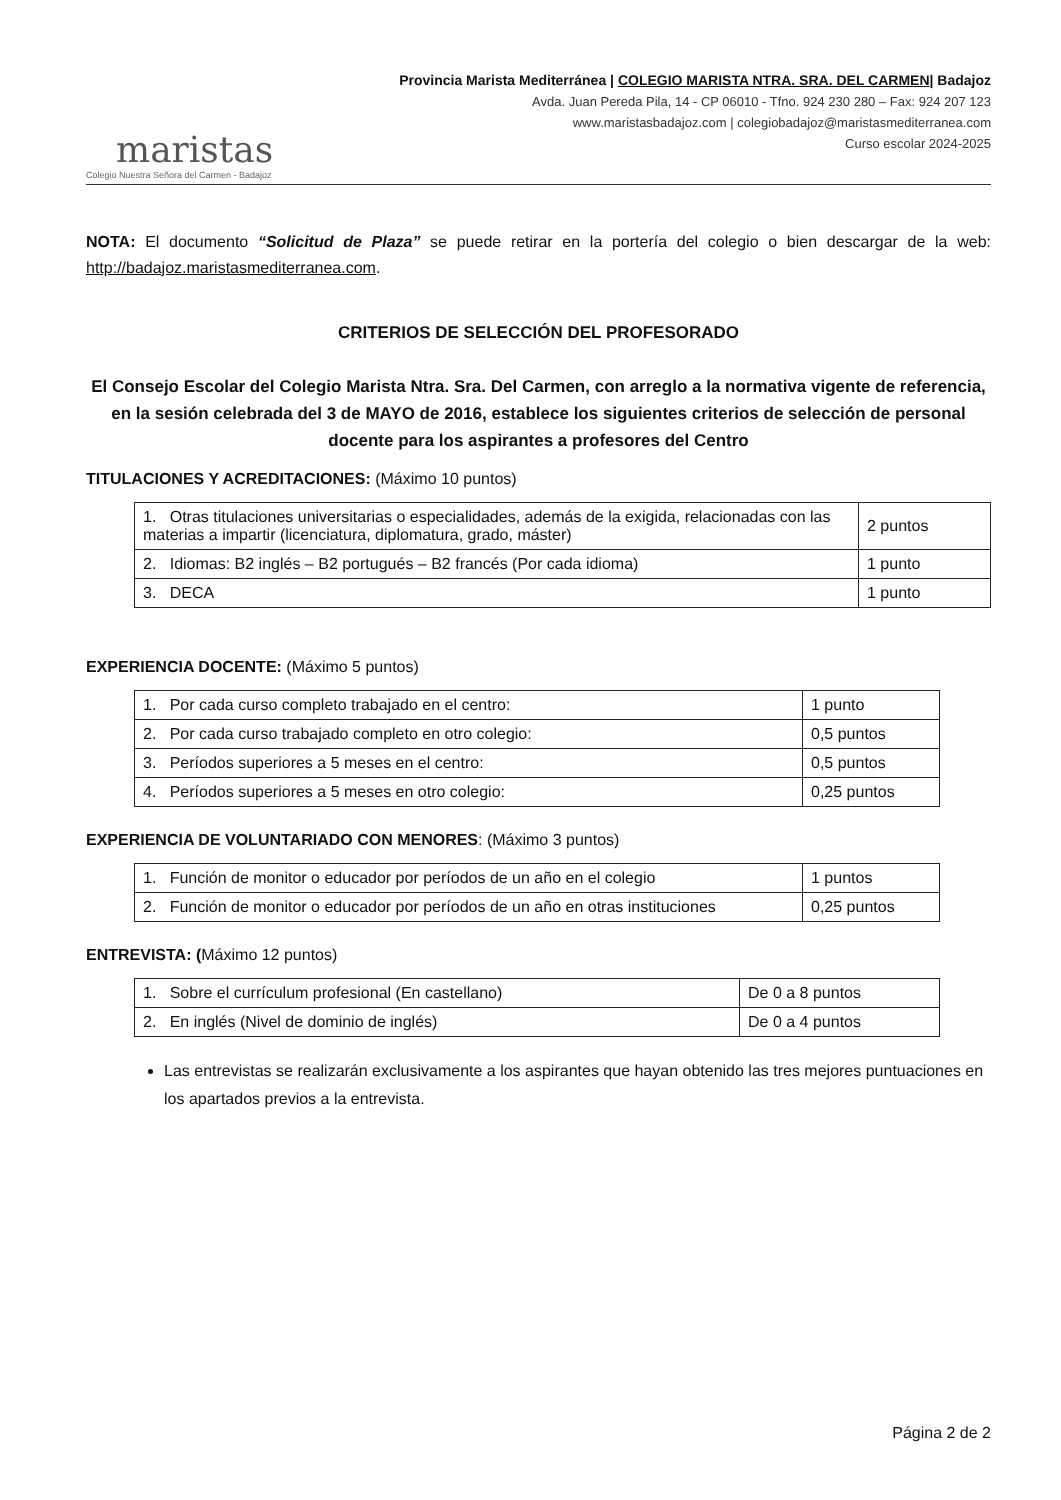maristas
Colegio Nuestra Señora del Carmen - Badajoz
Provincia Marista Mediterránea | COLEGIO MARISTA NTRA. SRA. DEL CARMEN| Badajoz
Avda. Juan Pereda Pila, 14 - CP 06010 - Tfno. 924 230 280 – Fax: 924 207 123
www.maristasbadajoz.com | colegiobadajoz@maristasmediterranea.com
Curso escolar 2024-2025
NOTA: El documento “Solicitud de Plaza” se puede retirar en la portería del colegio o bien descargar de la web: http://badajoz.maristasmediterranea.com.
CRITERIOS DE SELECCIÓN DEL PROFESORADO
El Consejo Escolar del Colegio Marista Ntra. Sra. Del Carmen, con arreglo a la normativa vigente de referencia, en la sesión celebrada del 3 de MAYO de 2016, establece los siguientes criterios de selección de personal docente para los aspirantes a profesores del Centro
TITULACIONES Y ACREDITACIONES: (Máximo 10 puntos)
| 1. Otras titulaciones universitarias o especialidades, además de la exigida, relacionadas con las materias a impartir (licenciatura, diplomatura, grado, máster) | 2 puntos |
| 2. Idiomas: B2 inglés – B2 portugués – B2 francés (Por cada idioma) | 1 punto |
| 3. DECA | 1 punto |
EXPERIENCIA DOCENTE: (Máximo 5 puntos)
| 1. Por cada curso completo trabajado en el centro: | 1 punto |
| 2. Por cada curso trabajado completo en otro colegio: | 0,5 puntos |
| 3. Períodos superiores a 5 meses en el centro: | 0,5 puntos |
| 4. Períodos superiores a 5 meses en otro colegio: | 0,25 puntos |
EXPERIENCIA DE VOLUNTARIADO CON MENORES: (Máximo 3 puntos)
| 1. Función de monitor o educador por períodos de un año en el colegio | 1 puntos |
| 2. Función de monitor o educador por períodos de un año en otras instituciones | 0,25 puntos |
ENTREVISTA: (Máximo 12 puntos)
| 1. Sobre el currículum profesional (En castellano) | De 0 a 8 puntos |
| 2. En inglés (Nivel de dominio de inglés) | De 0 a 4 puntos |
Las entrevistas se realizarán exclusivamente a los aspirantes que hayan obtenido las tres mejores puntuaciones en los apartados previos a la entrevista.
Página 2 de 2